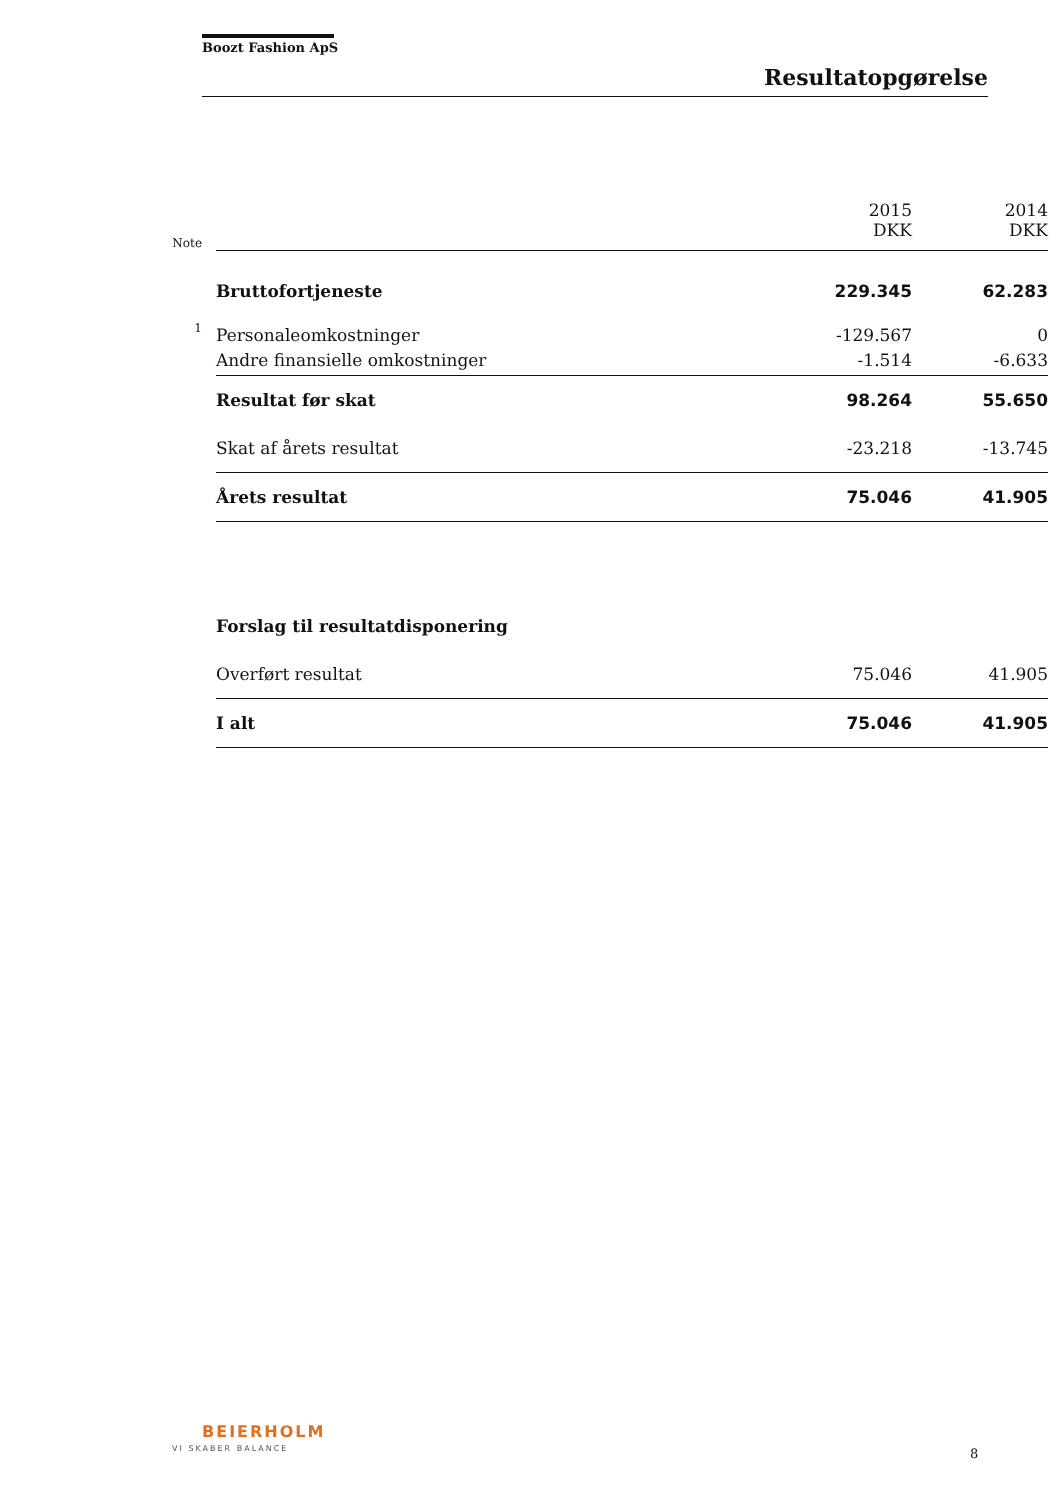Boozt Fashion ApS
Resultatopgørelse
| Note | | 2015 DKK | 2014 DKK |
| --- | --- | --- | --- |
| | Bruttofortjeneste | 229.345 | 62.283 |
| 1 | Personaleomkostninger | -129.567 | 0 |
| | Andre finansielle omkostninger | -1.514 | -6.633 |
| | Resultat før skat | 98.264 | 55.650 |
| | Skat af årets resultat | -23.218 | -13.745 |
| | Årets resultat | 75.046 | 41.905 |
| | Forslag til resultatdisponering | | |
| | Overført resultat | 75.046 | 41.905 |
| | I alt | 75.046 | 41.905 |
BEIERHOLM
VI SKABER BALANCE 8